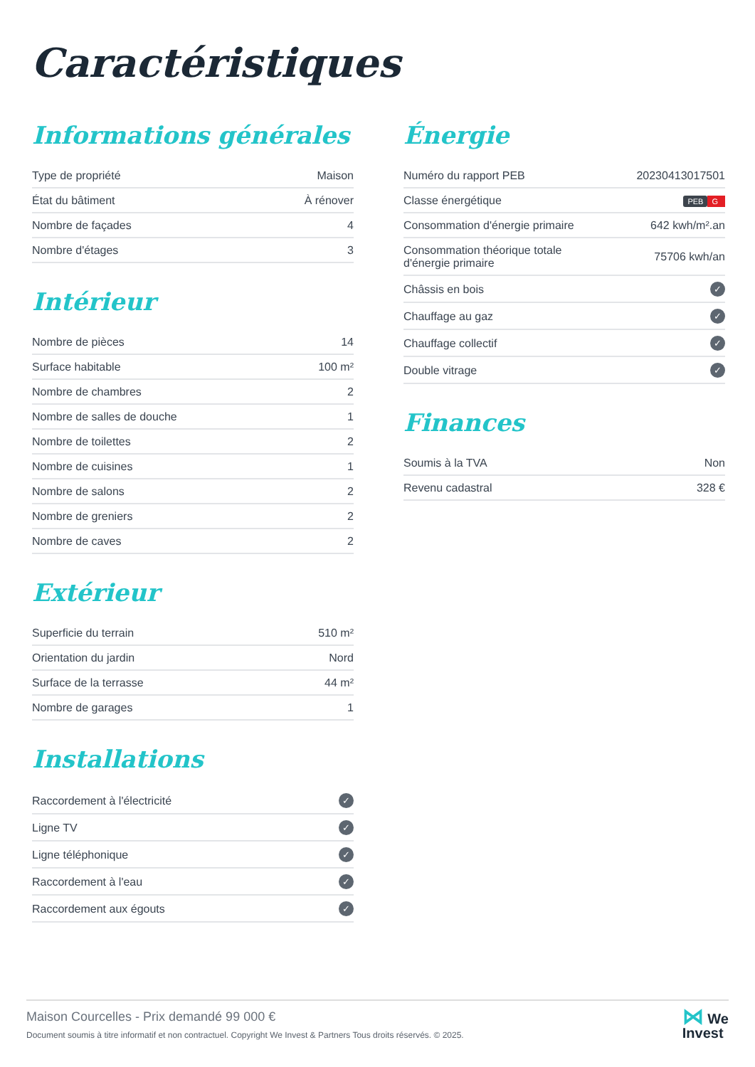Caractéristiques
Informations générales
| Type de propriété | Maison |
| État du bâtiment | À rénover |
| Nombre de façades | 4 |
| Nombre d'étages | 3 |
Intérieur
| Nombre de pièces | 14 |
| Surface habitable | 100 m² |
| Nombre de chambres | 2 |
| Nombre de salles de douche | 1 |
| Nombre de toilettes | 2 |
| Nombre de cuisines | 1 |
| Nombre de salons | 2 |
| Nombre de greniers | 2 |
| Nombre de caves | 2 |
Extérieur
| Superficie du terrain | 510 m² |
| Orientation du jardin | Nord |
| Surface de la terrasse | 44 m² |
| Nombre de garages | 1 |
Installations
| Raccordement à l'électricité | ✓ |
| Ligne TV | ✓ |
| Ligne téléphonique | ✓ |
| Raccordement à l'eau | ✓ |
| Raccordement aux égouts | ✓ |
Énergie
| Numéro du rapport PEB | 20230413017501 |
| Classe énergétique | PEB G |
| Consommation d'énergie primaire | 642 kwh/m².an |
| Consommation théorique totale d'énergie primaire | 75706 kwh/an |
| Châssis en bois | ✓ |
| Chauffage au gaz | ✓ |
| Chauffage collectif | ✓ |
| Double vitrage | ✓ |
Finances
| Soumis à la TVA | Non |
| Revenu cadastral | 328 € |
⋈ We
Invest
Maison Courcelles - Prix demandé 99 000 €
Document soumis à titre informatif et non contractuel. Copyright We Invest & Partners Tous droits réservés. © 2025.